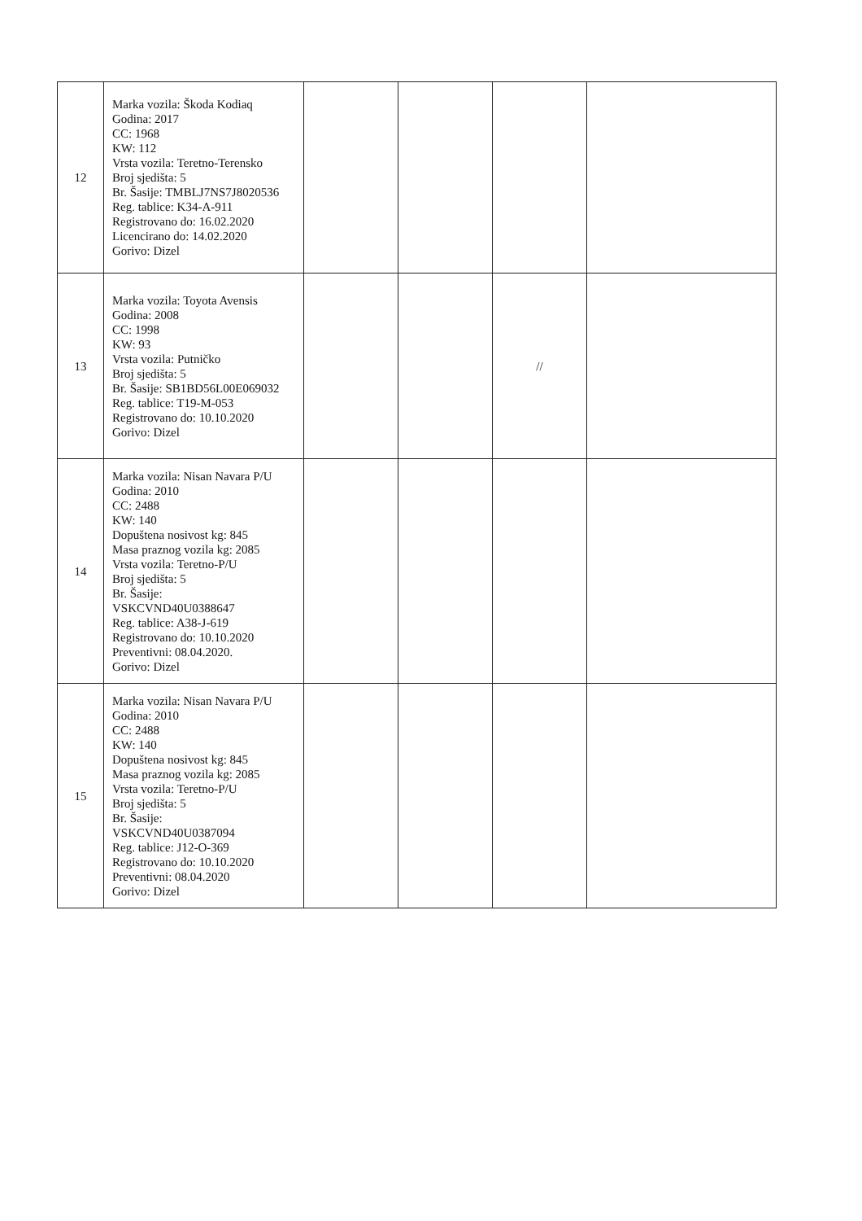| 12 | Marka vozila: Škoda Kodiaq Godina: 2017 CC: 1968 KW: 112 Vrsta vozila: Teretno-Terensko Broj sjedišta: 5 Br. Šasije: TMBLJ7NS7J8020536 Reg. tablice: K34-A-911 Registrovano do: 16.02.2020 Licencirano do: 14.02.2020 Gorivo: Dizel | | | | |
| 13 | Marka vozila: Toyota Avensis Godina: 2008 CC: 1998 KW: 93 Vrsta vozila: Putničko Broj sjedišta: 5 Br. Šasije: SB1BD56L00E069032 Reg. tablice: T19-M-053 Registrovano do: 10.10.2020 Gorivo: Dizel | | | // | |
| 14 | Marka vozila: Nisan Navara P/U Godina: 2010 CC: 2488 KW: 140 Dopuštena nosivost kg: 845 Masa praznog vozila kg: 2085 Vrsta vozila: Teretno-P/U Broj sjedišta: 5 Br. Šasije: VSKCVND40U0388647 Reg. tablice: A38-J-619 Registrovano do: 10.10.2020 Preventivni: 08.04.2020. Gorivo: Dizel | | | | |
| 15 | Marka vozila: Nisan Navara P/U Godina: 2010 CC: 2488 KW: 140 Dopuštena nosivost kg: 845 Masa praznog vozila kg: 2085 Vrsta vozila: Teretno-P/U Broj sjedišta: 5 Br. Šasije: VSKCVND40U0387094 Reg. tablice: J12-O-369 Registrovano do: 10.10.2020 Preventivni: 08.04.2020 Gorivo: Dizel | | | | |